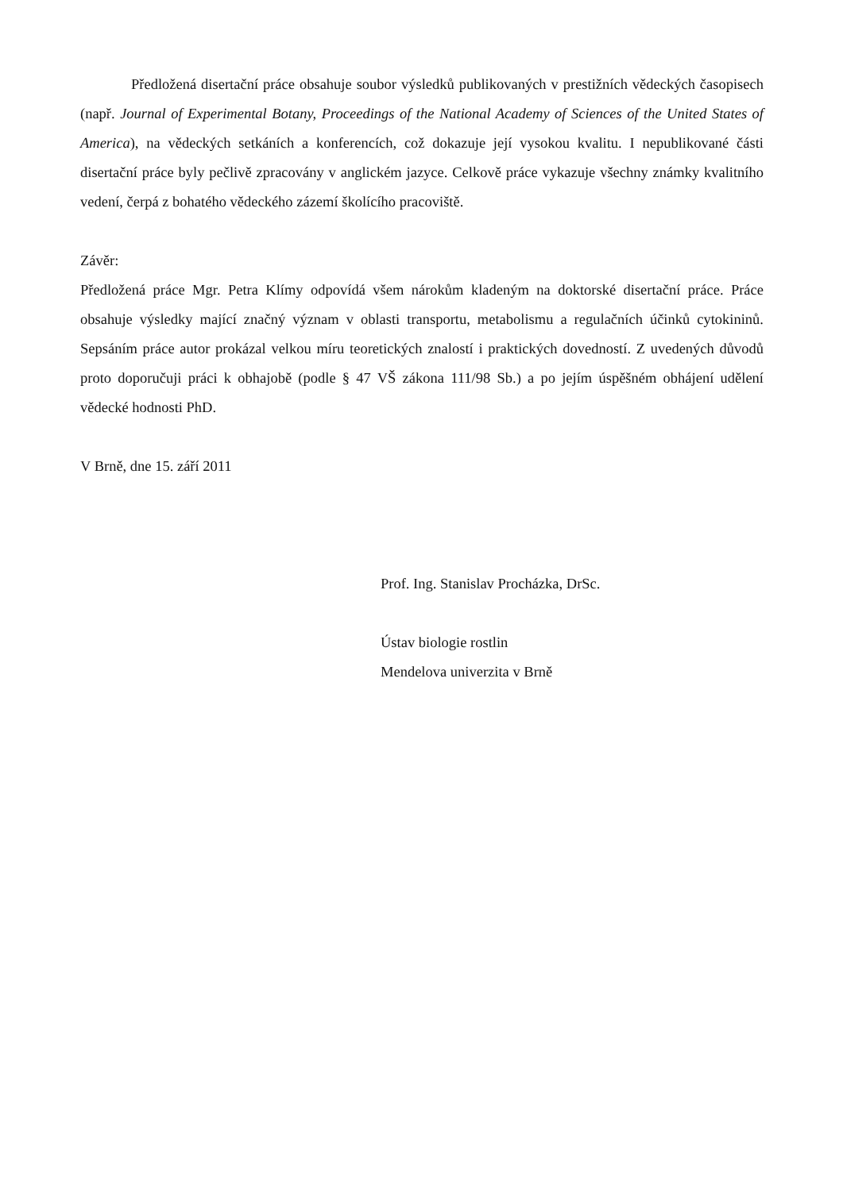Předložená disertační práce obsahuje soubor výsledků publikovaných v prestižních vědeckých časopisech (např. Journal of Experimental Botany, Proceedings of the National Academy of Sciences of the United States of America), na vědeckých setkáních a konferencích, což dokazuje její vysokou kvalitu. I nepublikované části disertační práce byly pečlivě zpracovány v anglickém jazyce. Celkově práce vykazuje všechny známky kvalitního vedení, čerpá z bohatého vědeckého zázemí školícího pracoviště.
Závěr:
Předložená práce Mgr. Petra Klímy odpovídá všem nárokům kladeným na doktorské disertační práce. Práce obsahuje výsledky mající značný význam v oblasti transportu, metabolismu a regulačních účinků cytokininů. Sepsáním práce autor prokázal velkou míru teoretických znalostí i praktických dovedností. Z uvedených důvodů proto doporučuji práci k obhajobě (podle § 47 VŠ zákona 111/98 Sb.) a po jejím úspěšném obhájení udělení vědecké hodnosti PhD.
V Brně, dne 15. září 2011
Prof. Ing. Stanislav Procházka, DrSc.
Ústav biologie rostlin
Mendelova univerzita v Brně